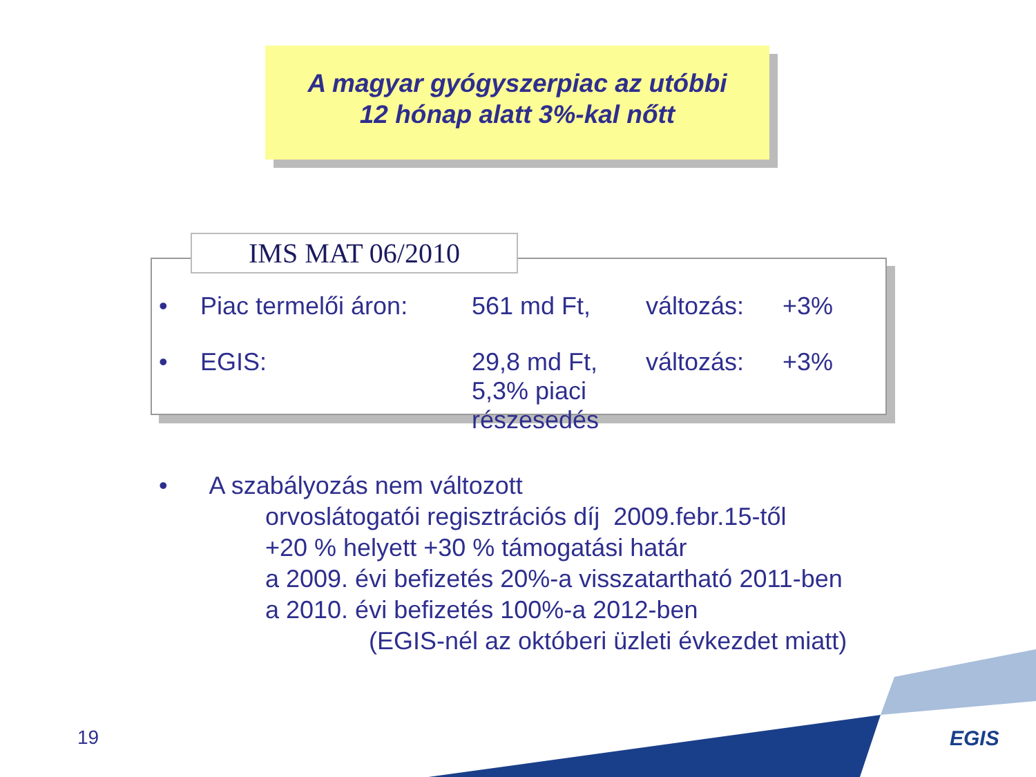A magyar gyógyszerpiac az utóbbi
12 hónap alatt 3%-kal nőtt
IMS MAT 06/2010
• Piac termelői áron: 561 md Ft, változás: +3%
• EGIS: 29,8 md Ft,
5,3% piaci részesedés változás: +3%
• A szabályozás nem változott
orvoslátogatói regisztrációs díj 2009.febr.15-től
+20 % helyett +30 % támogatási határ
a 2009. évi befizetés 20%-a visszatartható 2011-ben
a 2010. évi befizetés 100%-a 2012-ben
(EGIS-nél az októberi üzleti évkezdet miatt)
19 EGIS